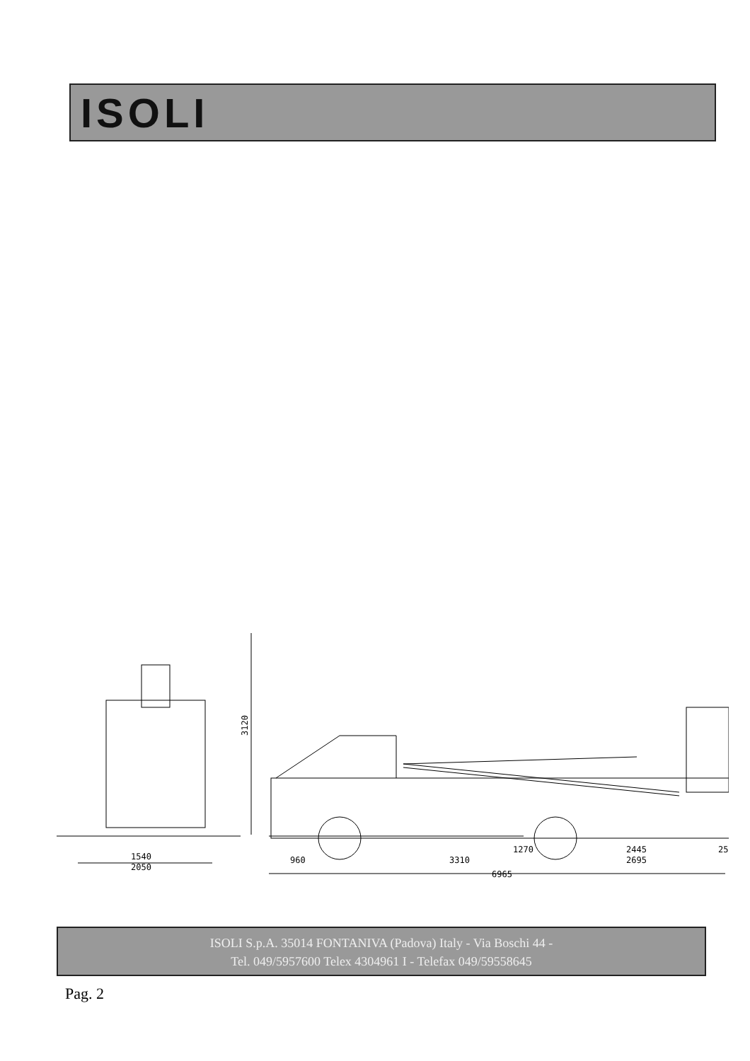ISOLI
1540
2050
3120
960
3310
1270
2445
25
2695
6965
ISOLI S.p.A. 35014 FONTANIVA (Padova) Italy - Via Boschi 44 -
Tel. 049/5957600 Telex 4304961 I - Telefax 049/59558645
Pag. 2